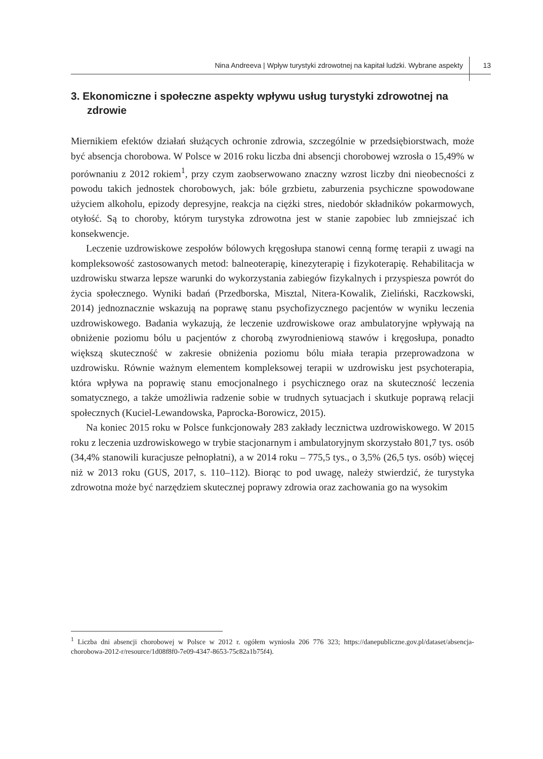Nina Andreeva | Wpływ turystyki zdrowotnej na kapitał ludzki. Wybrane aspekty 13
3. Ekonomiczne i społeczne aspekty wpływu usług turystyki zdrowotnej na zdrowie
Miernikiem efektów działań służących ochronie zdrowia, szczególnie w przedsiębiorstwach, może być absencja chorobowa. W Polsce w 2016 roku liczba dni absencji chorobowej wzrosła o 15,49% w porównaniu z 2012 rokiem<sup>1</sup>, przy czym zaobserwowano znaczny wzrost liczby dni nieobecności z powodu takich jednostek chorobowych, jak: bóle grzbietu, zaburzenia psychiczne spowodowane użyciem alkoholu, epizody depresyjne, reakcja na ciężki stres, niedobór składników pokarmowych, otyłość. Są to choroby, którym turystyka zdrowotna jest w stanie zapobiec lub zmniejszać ich konsekwencje.
Leczenie uzdrowiskowe zespołów bólowych kręgosłupa stanowi cenną formę terapii z uwagi na kompleksowość zastosowanych metod: balneoterapię, kinezyterapię i fizykoterapię. Rehabilitacja w uzdrowisku stwarza lepsze warunki do wykorzystania zabiegów fizykalnych i przyspiesza powrót do życia społecznego. Wyniki badań (Przedborska, Misztal, Nitera-Kowalik, Zieliński, Raczkowski, 2014) jednoznacznie wskazują na poprawę stanu psychofizycznego pacjentów w wyniku leczenia uzdrowiskowego. Badania wykazują, że leczenie uzdrowiskowe oraz ambulatoryjne wpływają na obniżenie poziomu bólu u pacjentów z chorobą zwyrodnieniową stawów i kręgosłupa, ponadto większą skuteczność w zakresie obniżenia poziomu bólu miała terapia przeprowadzona w uzdrowisku. Równie ważnym elementem kompleksowej terapii w uzdrowisku jest psychoterapia, która wpływa na poprawię stanu emocjonalnego i psychicznego oraz na skuteczność leczenia somatycznego, a także umożliwia radzenie sobie w trudnych sytuacjach i skutkuje poprawą relacji społecznych (Kuciel-Lewandowska, Paprocka-Borowicz, 2015).
Na koniec 2015 roku w Polsce funkcjonowały 283 zakłady lecznictwa uzdrowiskowego. W 2015 roku z leczenia uzdrowiskowego w trybie stacjonarnym i ambulatoryjnym skorzystało 801,7 tys. osób (34,4% stanowili kuracjusze pełnopłatni), a w 2014 roku – 775,5 tys., o 3,5% (26,5 tys. osób) więcej niż w 2013 roku (GUS, 2017, s. 110–112). Biorąc to pod uwagę, należy stwierdzić, że turystyka zdrowotna może być narzędziem skutecznej poprawy zdrowia oraz zachowania go na wysokim
<sup>1</sup> Liczba dni absencji chorobowej w Polsce w 2012 r. ogółem wyniosła 206 776 323; https://danepubliczne.gov.pl/dataset/absencja-chorobowa-2012-r/resource/1d08f8f0-7e09-4347-8653-75c82a1b75f4).